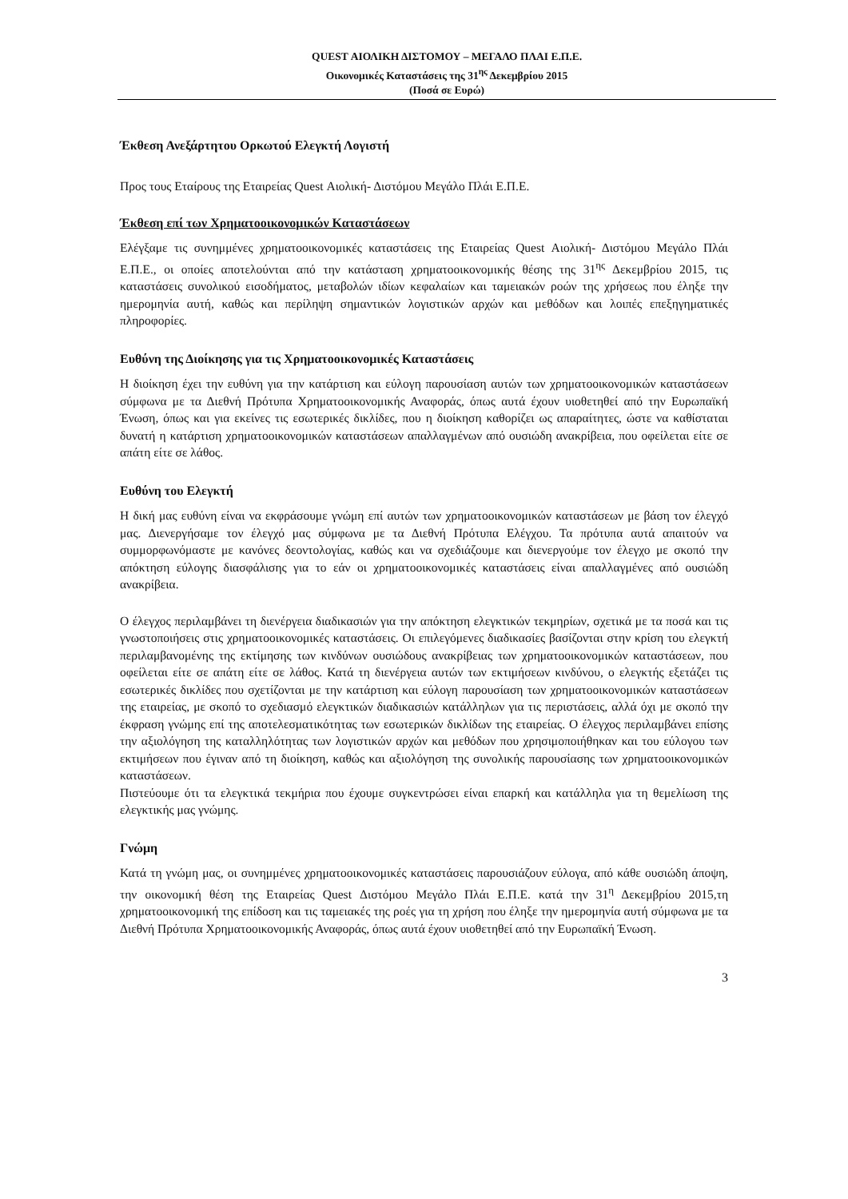QUEST ΑΙΟΛΙΚΗ ΔΙΣΤΟΜΟΥ – ΜΕΓΑΛΟ ΠΛΑΙ Ε.Π.Ε.
Οικονομικές Καταστάσεις της 31<sup>ης</sup> Δεκεμβρίου 2015
(Ποσά σε Ευρώ)
Έκθεση Ανεξάρτητου Ορκωτού Ελεγκτή Λογιστή
Προς τους Εταίρους της Εταιρείας Quest Αιολική- Διστόμου Μεγάλο Πλάι Ε.Π.Ε.
Έκθεση επί των Χρηματοοικονομικών Καταστάσεων
Ελέγξαμε τις συνημμένες χρηματοοικονομικές καταστάσεις της Εταιρείας Quest Αιολική- Διστόμου Μεγάλο Πλάι Ε.Π.Ε., οι οποίες αποτελούνται από την κατάσταση χρηματοοικονομικής θέσης της 31<sup>ης</sup> Δεκεμβρίου 2015, τις καταστάσεις συνολικού εισοδήματος, μεταβολών ιδίων κεφαλαίων και ταμειακών ροών της χρήσεως που έληξε την ημερομηνία αυτή, καθώς και περίληψη σημαντικών λογιστικών αρχών και μεθόδων και λοιπές επεξηγηματικές πληροφορίες.
Ευθύνη της Διοίκησης για τις Χρηματοοικονομικές Καταστάσεις
Η διοίκηση έχει την ευθύνη για την κατάρτιση και εύλογη παρουσίαση αυτών των χρηματοοικονομικών καταστάσεων σύμφωνα με τα Διεθνή Πρότυπα Χρηματοοικονομικής Αναφοράς, όπως αυτά έχουν υιοθετηθεί από την Ευρωπαϊκή Ένωση, όπως και για εκείνες τις εσωτερικές δικλίδες, που η διοίκηση καθορίζει ως απαραίτητες, ώστε να καθίσταται δυνατή η κατάρτιση χρηματοοικονομικών καταστάσεων απαλλαγμένων από ουσιώδη ανακρίβεια, που οφείλεται είτε σε απάτη είτε σε λάθος.
Ευθύνη του Ελεγκτή
Η δική μας ευθύνη είναι να εκφράσουμε γνώμη επί αυτών των χρηματοοικονομικών καταστάσεων με βάση τον έλεγχό μας. Διενεργήσαμε τον έλεγχό μας σύμφωνα με τα Διεθνή Πρότυπα Ελέγχου. Τα πρότυπα αυτά απαιτούν να συμμορφωνόμαστε με κανόνες δεοντολογίας, καθώς και να σχεδιάζουμε και διενεργούμε τον έλεγχο με σκοπό την απόκτηση εύλογης διασφάλισης για το εάν οι χρηματοοικονομικές καταστάσεις είναι απαλλαγμένες από ουσιώδη ανακρίβεια.
Ο έλεγχος περιλαμβάνει τη διενέργεια διαδικασιών για την απόκτηση ελεγκτικών τεκμηρίων, σχετικά με τα ποσά και τις γνωστοποιήσεις στις χρηματοοικονομικές καταστάσεις. Οι επιλεγόμενες διαδικασίες βασίζονται στην κρίση του ελεγκτή περιλαμβανομένης της εκτίμησης των κινδύνων ουσιώδους ανακρίβειας των χρηματοοικονομικών καταστάσεων, που οφείλεται είτε σε απάτη είτε σε λάθος. Κατά τη διενέργεια αυτών των εκτιμήσεων κινδύνου, ο ελεγκτής εξετάζει τις εσωτερικές δικλίδες που σχετίζονται με την κατάρτιση και εύλογη παρουσίαση των χρηματοοικονομικών καταστάσεων της εταιρείας, με σκοπό το σχεδιασμό ελεγκτικών διαδικασιών κατάλληλων για τις περιστάσεις, αλλά όχι με σκοπό την έκφραση γνώμης επί της αποτελεσματικότητας των εσωτερικών δικλίδων της εταιρείας. Ο έλεγχος περιλαμβάνει επίσης την αξιολόγηση της καταλληλότητας των λογιστικών αρχών και μεθόδων που χρησιμοποιήθηκαν και του εύλογου των εκτιμήσεων που έγιναν από τη διοίκηση, καθώς και αξιολόγηση της συνολικής παρουσίασης των χρηματοοικονομικών καταστάσεων.
Πιστεύουμε ότι τα ελεγκτικά τεκμήρια που έχουμε συγκεντρώσει είναι επαρκή και κατάλληλα για τη θεμελίωση της ελεγκτικής μας γνώμης.
Γνώμη
Κατά τη γνώμη μας, οι συνημμένες χρηματοοικονομικές καταστάσεις παρουσιάζουν εύλογα, από κάθε ουσιώδη άποψη, την οικονομική θέση της Εταιρείας Quest Διστόμου Μεγάλο Πλάι Ε.Π.Ε. κατά την 31<sup>η</sup> Δεκεμβρίου 2015,τη χρηματοοικονομική της επίδοση και τις ταμειακές της ροές για τη χρήση που έληξε την ημερομηνία αυτή σύμφωνα με τα Διεθνή Πρότυπα Χρηματοοικονομικής Αναφοράς, όπως αυτά έχουν υιοθετηθεί από την Ευρωπαϊκή Ένωση.
3